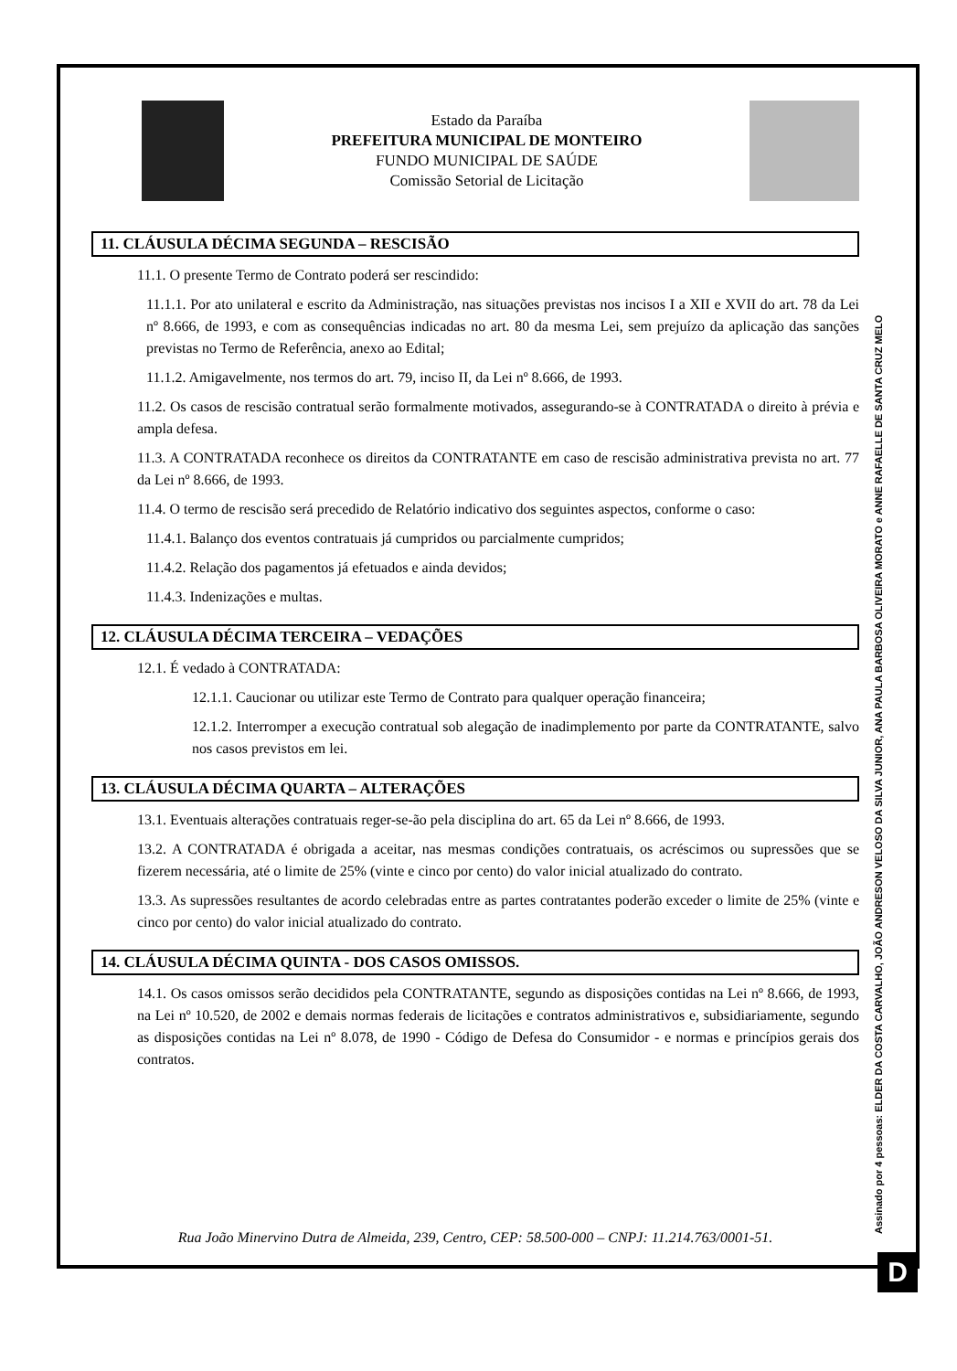Estado da Paraíba
PREFEITURA MUNICIPAL DE MONTEIRO
FUNDO MUNICIPAL DE SAÚDE
Comissão Setorial de Licitação
11. CLÁUSULA DÉCIMA SEGUNDA – RESCISÃO
11.1. O presente Termo de Contrato poderá ser rescindido:
11.1.1. Por ato unilateral e escrito da Administração, nas situações previstas nos incisos I a XII e XVII do art. 78 da Lei nº 8.666, de 1993, e com as consequências indicadas no art. 80 da mesma Lei, sem prejuízo da aplicação das sanções previstas no Termo de Referência, anexo ao Edital;
11.1.2. Amigavelmente, nos termos do art. 79, inciso II, da Lei nº 8.666, de 1993.
11.2. Os casos de rescisão contratual serão formalmente motivados, assegurando-se à CONTRATADA o direito à prévia e ampla defesa.
11.3. A CONTRATADA reconhece os direitos da CONTRATANTE em caso de rescisão administrativa prevista no art. 77 da Lei nº 8.666, de 1993.
11.4. O termo de rescisão será precedido de Relatório indicativo dos seguintes aspectos, conforme o caso:
11.4.1. Balanço dos eventos contratuais já cumpridos ou parcialmente cumpridos;
11.4.2. Relação dos pagamentos já efetuados e ainda devidos;
11.4.3. Indenizações e multas.
12. CLÁUSULA DÉCIMA TERCEIRA – VEDAÇÕES
12.1. É vedado à CONTRATADA:
12.1.1. Caucionar ou utilizar este Termo de Contrato para qualquer operação financeira;
12.1.2. Interromper a execução contratual sob alegação de inadimplemento por parte da CONTRATANTE, salvo nos casos previstos em lei.
13. CLÁUSULA DÉCIMA QUARTA – ALTERAÇÕES
13.1. Eventuais alterações contratuais reger-se-ão pela disciplina do art. 65 da Lei nº 8.666, de 1993.
13.2. A CONTRATADA é obrigada a aceitar, nas mesmas condições contratuais, os acréscimos ou supressões que se fizerem necessária, até o limite de 25% (vinte e cinco por cento) do valor inicial atualizado do contrato.
13.3. As supressões resultantes de acordo celebradas entre as partes contratantes poderão exceder o limite de 25% (vinte e cinco por cento) do valor inicial atualizado do contrato.
14. CLÁUSULA DÉCIMA QUINTA - DOS CASOS OMISSOS.
14.1. Os casos omissos serão decididos pela CONTRATANTE, segundo as disposições contidas na Lei nº 8.666, de 1993, na Lei nº 10.520, de 2002 e demais normas federais de licitações e contratos administrativos e, subsidiariamente, segundo as disposições contidas na Lei nº 8.078, de 1990 - Código de Defesa do Consumidor - e normas e princípios gerais dos contratos.
Rua João Minervino Dutra de Almeida, 239, Centro, CEP: 58.500-000 – CNPJ: 11.214.763/0001-51.
Assinado por 4 pessoas: ELDER DA COSTA CARVALHO, JOÃO ANDRESON VELOSO DA SILVA JUNIOR, ANA PAULA BARBOSA OLIVEIRA MORATO e ANNE RAFAELLE DE SANTA CRUZ MELO
D